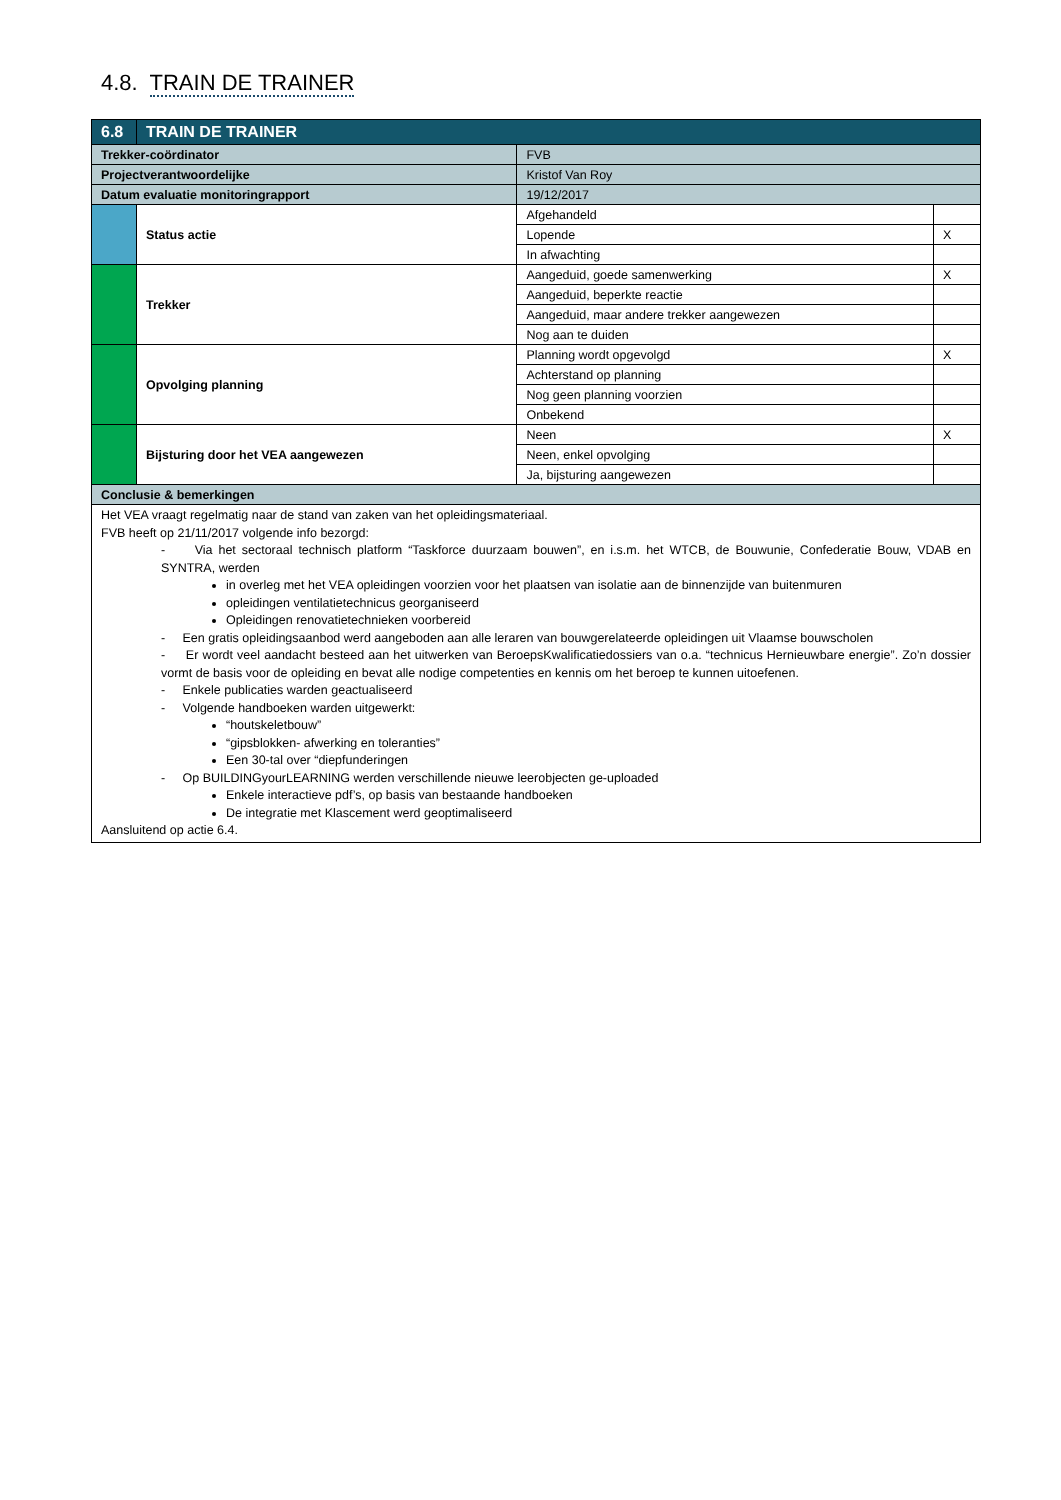4.8. TRAIN DE TRAINER
| 6.8 | TRAIN DE TRAINER | | |
| --- | --- | --- | --- |
| Trekker-coördinator | | FVB | |
| Projectverantwoordelijke | | Kristof Van Roy | |
| Datum evaluatie monitoringrapport | | 19/12/2017 | |
| | Status actie | Afgehandeld | |
| | | Lopende | X |
| | | In afwachting | |
| | Trekker | Aangeduid, goede samenwerking | X |
| | | Aangeduid, beperkte reactie | |
| | | Aangeduid, maar andere trekker aangewezen | |
| | | Nog aan te duiden | |
| | Opvolging planning | Planning wordt opgevolgd | X |
| | | Achterstand op planning | |
| | | Nog geen planning voorzien | |
| | | Onbekend | |
| | Bijsturing door het VEA aangewezen | Neen | X |
| | | Neen, enkel opvolging | |
| | | Ja, bijsturing aangewezen | |
| Conclusie & bemerkingen | | | |
| Het VEA vraagt regelmatig naar de stand van zaken van het opleidingsmateriaal. FVB heeft op 21/11/2017 volgende info bezorgd: - Via het sectoraal technisch platform “Taskforce duurzaam bouwen”, en i.s.m. het WTCB, de Bouwunie, Confederatie Bouw, VDAB en SYNTRA, werden in overleg met het VEA opleidingen voorzien voor het plaatsen van isolatie aan de binnenzijde van buitenmuren opleidingen ventilatietechnicus georganiseerd Opleidingen renovatietechnieken voorbereid - Een gratis opleidingsaanbod werd aangeboden aan alle leraren van bouwgerelateerde opleidingen uit Vlaamse bouwscholen - Er wordt veel aandacht besteed aan het uitwerken van BeroepsKwalificatiedossiers van o.a. “technicus Hernieuwbare energie”. Zo’n dossier vormt de basis voor de opleiding en bevat alle nodige competenties en kennis om het beroep te kunnen uitoefenen. - Enkele publicaties warden geactualiseerd - Volgende handboeken warden uitgewerkt: “houtskeletbouw” “gipsblokken- afwerking en toleranties” Een 30-tal over “diepfunderingen - Op BUILDINGyourLEARNING werden verschillende nieuwe leerobjecten ge-uploaded Enkele interactieve pdf’s, op basis van bestaande handboeken De integratie met Klascement werd geoptimaliseerd Aansluitend op actie 6.4. | | | |